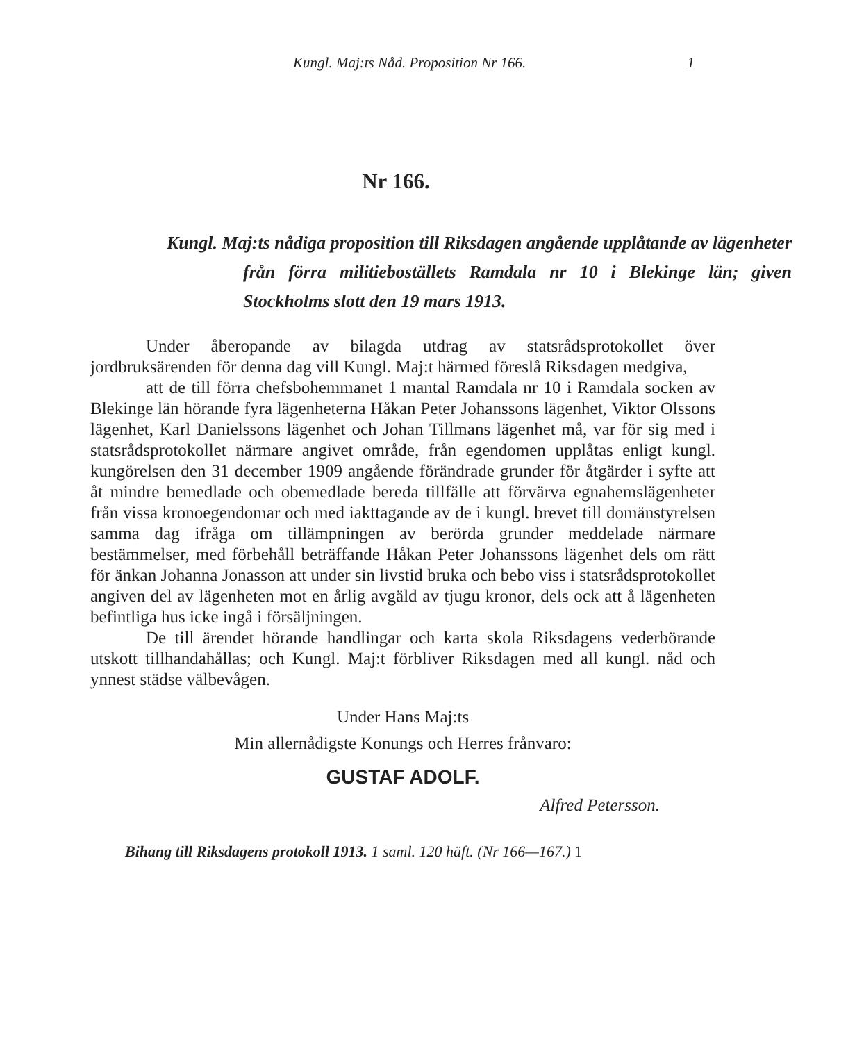Kungl. Maj:ts Nåd. Proposition Nr 166. 1
Nr 166.
Kungl. Maj:ts nådiga proposition till Riksdagen angående upplåtande av lägenheter från förra militieboställets Ramdala nr 10 i Blekinge län; given Stockholms slott den 19 mars 1913.
Under åberopande av bilagda utdrag av statsrådsprotokollet över jordbruksärenden för denna dag vill Kungl. Maj:t härmed föreslå Riksdagen medgiva,
att de till förra chefsbohemmanet 1 mantal Ramdala nr 10 i Ramdala socken av Blekinge län hörande fyra lägenheterna Håkan Peter Johanssons lägenhet, Viktor Olssons lägenhet, Karl Danielssons lägenhet och Johan Tillmans lägenhet må, var för sig med i statsrådsprotokollet närmare angivet område, från egendomen upplåtas enligt kungl. kungörelsen den 31 december 1909 angående förändrade grunder för åtgärder i syfte att åt mindre bemedlade och obemedlade bereda tillfälle att förvärva egnahemslägenheter från vissa kronoegendomar och med iakttagande av de i kungl. brevet till domänstyrelsen samma dag ifråga om tillämpningen av berörda grunder meddelade närmare bestämmelser, med förbehåll beträffande Håkan Peter Johanssons lägenhet dels om rätt för änkan Johanna Jonasson att under sin livstid bruka och bebo viss i statsrådsprotokollet angiven del av lägenheten mot en årlig avgäld av tjugu kronor, dels ock att å lägenheten befintliga hus icke ingå i försäljningen.
De till ärendet hörande handlingar och karta skola Riksdagens vederbörande utskott tillhandahållas; och Kungl. Maj:t förbliver Riksdagen med all kungl. nåd och ynnest städse välbevågen.
Under Hans Maj:ts
Min allernådigste Konungs och Herres frånvaro:
GUSTAF ADOLF.
Alfred Petersson.
Bihang till Riksdagens protokoll 1913. 1 saml. 120 häft. (Nr 166—167.) 1